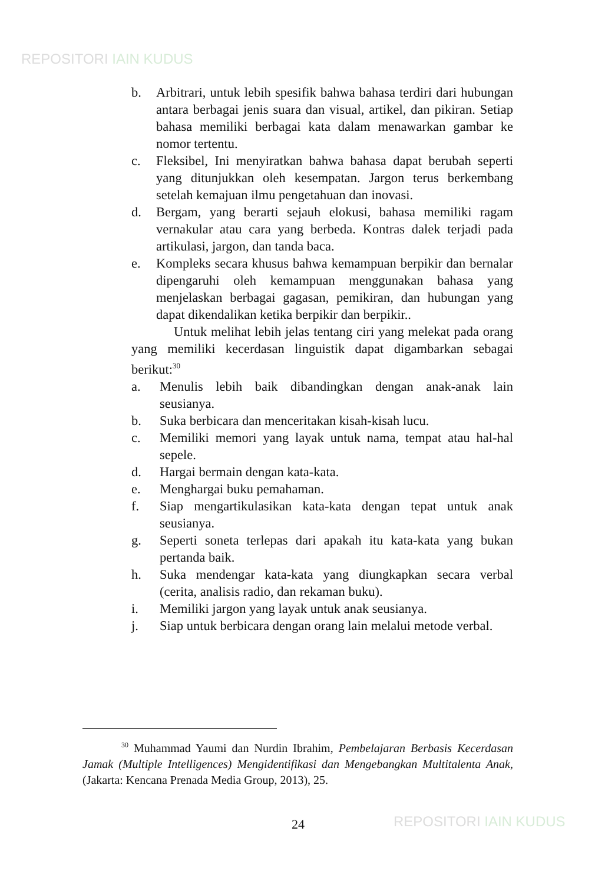REPOSITORI IAIN KUDUS
b. Arbitrari, untuk lebih spesifik bahwa bahasa terdiri dari hubungan antara berbagai jenis suara dan visual, artikel, dan pikiran. Setiap bahasa memiliki berbagai kata dalam menawarkan gambar ke nomor tertentu.
c. Fleksibel, Ini menyiratkan bahwa bahasa dapat berubah seperti yang ditunjukkan oleh kesempatan. Jargon terus berkembang setelah kemajuan ilmu pengetahuan dan inovasi.
d. Bergam, yang berarti sejauh elokusi, bahasa memiliki ragam vernakular atau cara yang berbeda. Kontras dalek terjadi pada artikulasi, jargon, dan tanda baca.
e. Kompleks secara khusus bahwa kemampuan berpikir dan bernalar dipengaruhi oleh kemampuan menggunakan bahasa yang menjelaskan berbagai gagasan, pemikiran, dan hubungan yang dapat dikendalikan ketika berpikir dan berpikir..
Untuk melihat lebih jelas tentang ciri yang melekat pada orang yang memiliki kecerdasan linguistik dapat digambarkan sebagai berikut:<sup>30</sup>
a. Menulis lebih baik dibandingkan dengan anak-anak lain seusianya.
b. Suka berbicara dan menceritakan kisah-kisah lucu.
c. Memiliki memori yang layak untuk nama, tempat atau hal-hal sepele.
d. Hargai bermain dengan kata-kata.
e. Menghargai buku pemahaman.
f. Siap mengartikulasikan kata-kata dengan tepat untuk anak seusianya.
g. Seperti soneta terlepas dari apakah itu kata-kata yang bukan pertanda baik.
h. Suka mendengar kata-kata yang diungkapkan secara verbal (cerita, analisis radio, dan rekaman buku).
i. Memiliki jargon yang layak untuk anak seusianya.
j. Siap untuk berbicara dengan orang lain melalui metode verbal.
<sup>30</sup> Muhammad Yaumi dan Nurdin Ibrahim, Pembelajaran Berbasis Kecerdasan Jamak (Multiple Intelligences) Mengidentifikasi dan Mengebangkan Multitalenta Anak, (Jakarta: Kencana Prenada Media Group, 2013), 25.
24 REPOSITORI IAIN KUDUS